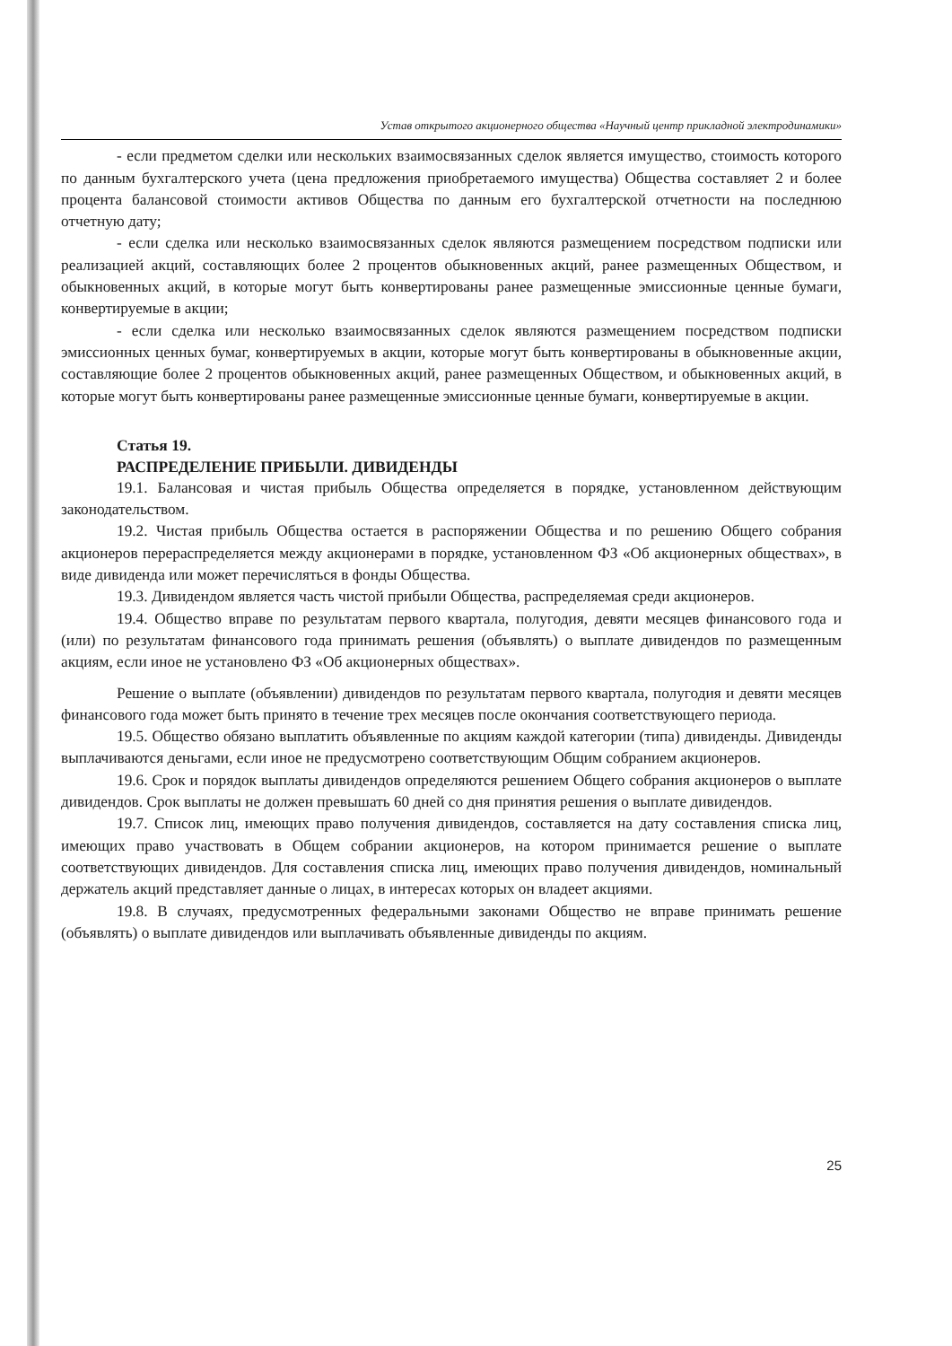Устав открытого акционерного общества «Научный центр прикладной электродинамики»
- если предметом сделки или нескольких взаимосвязанных сделок является имущество, стоимость которого по данным бухгалтерского учета (цена предложения приобретаемого имущества) Общества составляет 2 и более процента балансовой стоимости активов Общества по данным его бухгалтерской отчетности на последнюю отчетную дату;
- если сделка или несколько взаимосвязанных сделок являются размещением посредством подписки или реализацией акций, составляющих более 2 процентов обыкновенных акций, ранее размещенных Обществом, и обыкновенных акций, в которые могут быть конвертированы ранее размещенные эмиссионные ценные бумаги, конвертируемые в акции;
- если сделка или несколько взаимосвязанных сделок являются размещением посредством подписки эмиссионных ценных бумаг, конвертируемых в акции, которые могут быть конвертированы в обыкновенные акции, составляющие более 2 процентов обыкновенных акций, ранее размещенных Обществом, и обыкновенных акций, в которые могут быть конвертированы ранее размещенные эмиссионные ценные бумаги, конвертируемые в акции.
Статья 19.
РАСПРЕДЕЛЕНИЕ ПРИБЫЛИ. ДИВИДЕНДЫ
19.1. Балансовая и чистая прибыль Общества определяется в порядке, установленном действующим законодательством.
19.2. Чистая прибыль Общества остается в распоряжении Общества и по решению Общего собрания акционеров перераспределяется между акционерами в порядке, установленном ФЗ «Об акционерных обществах», в виде дивиденда или может перечисляться в фонды Общества.
19.3. Дивидендом является часть чистой прибыли Общества, распределяемая среди акционеров.
19.4. Общество вправе по результатам первого квартала, полугодия, девяти месяцев финансового года и (или) по результатам финансового года принимать решения (объявлять) о выплате дивидендов по размещенным акциям, если иное не установлено ФЗ «Об акционерных обществах».
Решение о выплате (объявлении) дивидендов по результатам первого квартала, полугодия и девяти месяцев финансового года может быть принято в течение трех месяцев после окончания соответствующего периода.
19.5. Общество обязано выплатить объявленные по акциям каждой категории (типа) дивиденды. Дивиденды выплачиваются деньгами, если иное не предусмотрено соответствующим Общим собранием акционеров.
19.6. Срок и порядок выплаты дивидендов определяются решением Общего собрания акционеров о выплате дивидендов. Срок выплаты не должен превышать 60 дней со дня принятия решения о выплате дивидендов.
19.7. Список лиц, имеющих право получения дивидендов, составляется на дату составления списка лиц, имеющих право участвовать в Общем собрании акционеров, на котором принимается решение о выплате соответствующих дивидендов. Для составления списка лиц, имеющих право получения дивидендов, номинальный держатель акций представляет данные о лицах, в интересах которых он владеет акциями.
19.8. В случаях, предусмотренных федеральными законами Общество не вправе принимать решение (объявлять) о выплате дивидендов или выплачивать объявленные дивиденды по акциям.
25